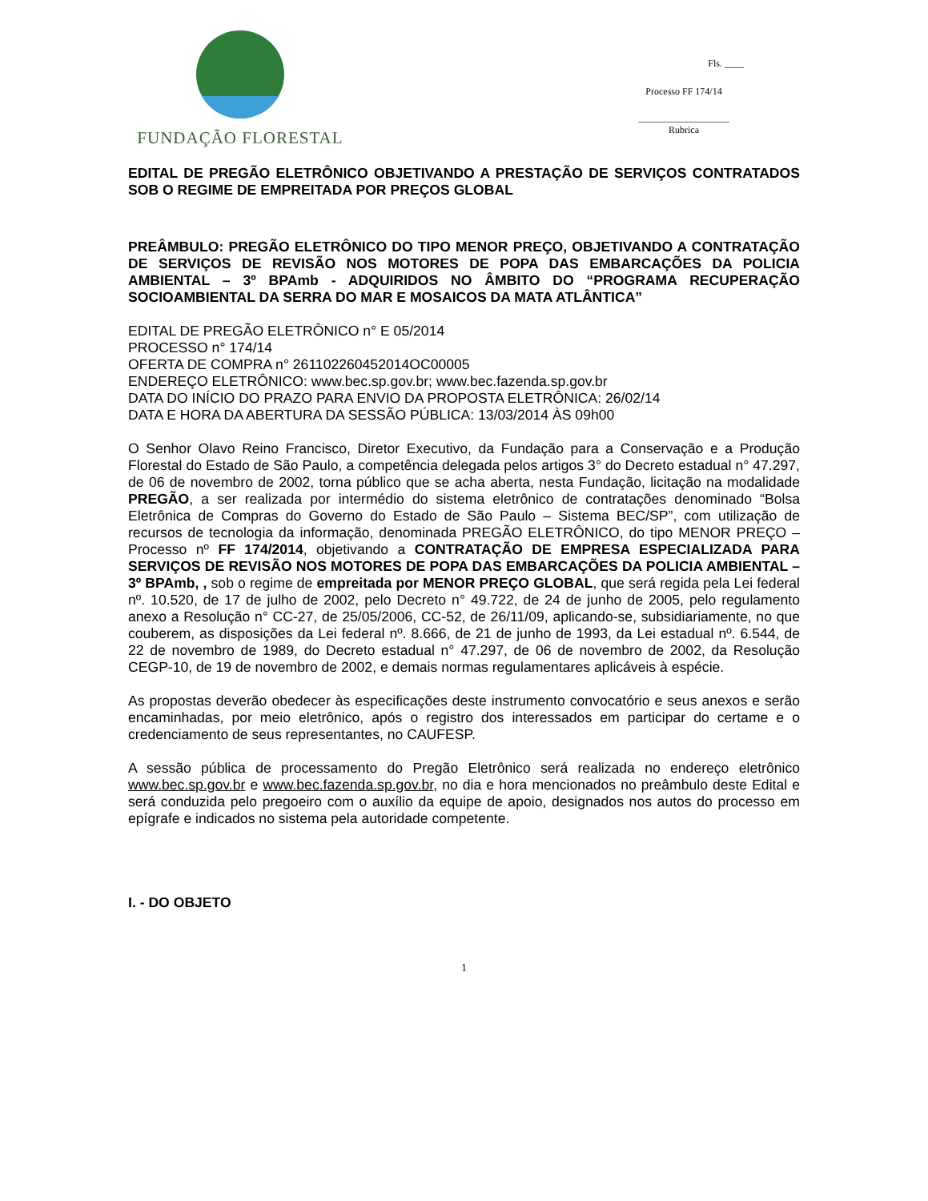FUNDAÇÃO FLORESTAL
Fls. ____
Processo FF 174/14
___________________
Rubrica
EDITAL DE PREGÃO ELETRÔNICO OBJETIVANDO A PRESTAÇÃO DE SERVIÇOS CONTRATADOS SOB O REGIME DE EMPREITADA POR PREÇOS GLOBAL
PREÂMBULO: PREGÃO ELETRÔNICO DO TIPO MENOR PREÇO, OBJETIVANDO A CONTRATAÇÃO DE SERVIÇOS DE REVISÃO NOS MOTORES DE POPA DAS EMBARCAÇÕES DA POLICIA AMBIENTAL – 3º BPAmb - ADQUIRIDOS NO ÂMBITO DO “PROGRAMA RECUPERAÇÃO SOCIOAMBIENTAL DA SERRA DO MAR E MOSAICOS DA MATA ATLÂNTICA”
EDITAL DE PREGÃO ELETRÔNICO n° E 05/2014
PROCESSO n° 174/14
OFERTA DE COMPRA n° 261102260452014OC00005
ENDEREÇO ELETRÔNICO: www.bec.sp.gov.br; www.bec.fazenda.sp.gov.br
DATA DO INÍCIO DO PRAZO PARA ENVIO DA PROPOSTA ELETRÔNICA: 26/02/14
DATA E HORA DA ABERTURA DA SESSÃO PÚBLICA: 13/03/2014 ÀS 09h00
O Senhor Olavo Reino Francisco, Diretor Executivo, da Fundação para a Conservação e a Produção Florestal do Estado de São Paulo, a competência delegada pelos artigos 3° do Decreto estadual n° 47.297, de 06 de novembro de 2002, torna público que se acha aberta, nesta Fundação, licitação na modalidade PREGÃO, a ser realizada por intermédio do sistema eletrônico de contratações denominado “Bolsa Eletrônica de Compras do Governo do Estado de São Paulo – Sistema BEC/SP”, com utilização de recursos de tecnologia da informação, denominada PREGÃO ELETRÔNICO, do tipo MENOR PREÇO – Processo nº FF 174/2014, objetivando a CONTRATAÇÃO DE EMPRESA ESPECIALIZADA PARA SERVIÇOS DE REVISÃO NOS MOTORES DE POPA DAS EMBARCAÇÕES DA POLICIA AMBIENTAL – 3º BPAmb, , sob o regime de empreitada por MENOR PREÇO GLOBAL, que será regida pela Lei federal nº. 10.520, de 17 de julho de 2002, pelo Decreto n° 49.722, de 24 de junho de 2005, pelo regulamento anexo a Resolução n° CC-27, de 25/05/2006, CC-52, de 26/11/09, aplicando-se, subsidiariamente, no que couberem, as disposições da Lei federal nº. 8.666, de 21 de junho de 1993, da Lei estadual nº. 6.544, de 22 de novembro de 1989, do Decreto estadual n° 47.297, de 06 de novembro de 2002, da Resolução CEGP-10, de 19 de novembro de 2002, e demais normas regulamentares aplicáveis à espécie.
As propostas deverão obedecer às especificações deste instrumento convocatório e seus anexos e serão encaminhadas, por meio eletrônico, após o registro dos interessados em participar do certame e o credenciamento de seus representantes, no CAUFESP.
A sessão pública de processamento do Pregão Eletrônico será realizada no endereço eletrônico www.bec.sp.gov.br e www.bec.fazenda.sp.gov.br, no dia e hora mencionados no preâmbulo deste Edital e será conduzida pelo pregoeiro com o auxílio da equipe de apoio, designados nos autos do processo em epígrafe e indicados no sistema pela autoridade competente.
I. - DO OBJETO
1